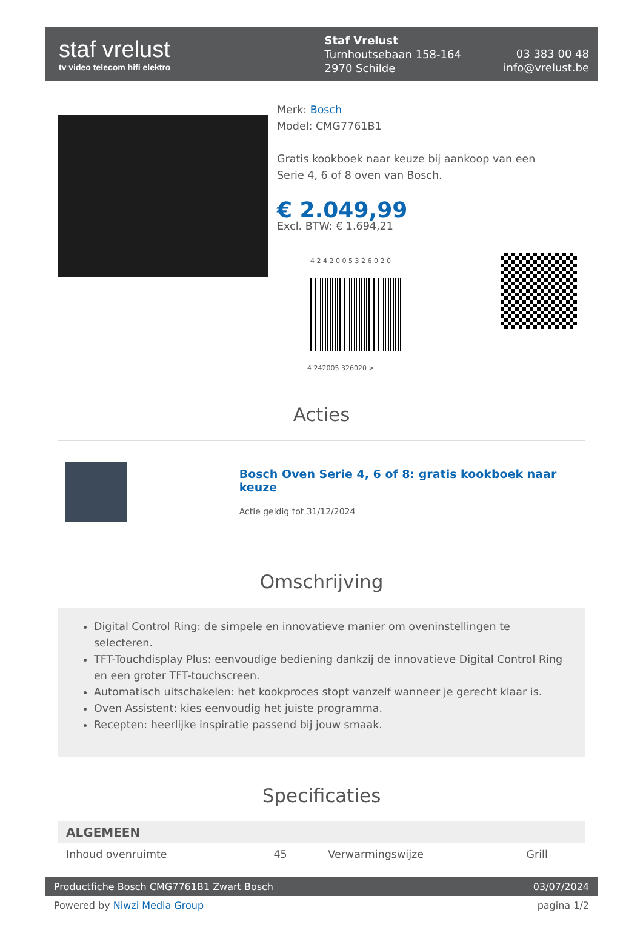staf vrelust
tv video telecom hifi elektro
Staf Vrelust
Turnhoutsebaan 158-164
2970 Schilde
03 383 00 48
info@vrelust.be
Merk: Bosch
Model: CMG7761B1
Gratis kookboek naar keuze bij aankoop van een
Serie 4, 6 of 8 oven van Bosch.
€ 2.049,99
Excl. BTW: € 1.694,21
4 2 4 2 0 0 5 3 2 6 0 2 0
4 242005 326020 >
Acties
Bosch Oven Serie 4, 6 of 8: gratis kookboek naar keuze
Actie geldig tot 31/12/2024
Omschrijving
Digital Control Ring: de simpele en innovatieve manier om oveninstellingen te selecteren.
TFT-Touchdisplay Plus: eenvoudige bediening dankzij de innovatieve Digital Control Ring en een groter TFT-touchscreen.
Automatisch uitschakelen: het kookproces stopt vanzelf wanneer je gerecht klaar is.
Oven Assistent: kies eenvoudig het juiste programma.
Recepten: heerlijke inspiratie passend bij jouw smaak.
Specificaties
| ALGEMEEN | | | |
| --- | --- | --- | --- |
| Inhoud ovenruimte | 45 | Verwarmingswijze | Grill |
Productfiche Bosch CMG7761B1 Zwart Bosch 03/07/2024
Powered by Niwzi Media Group pagina 1/2